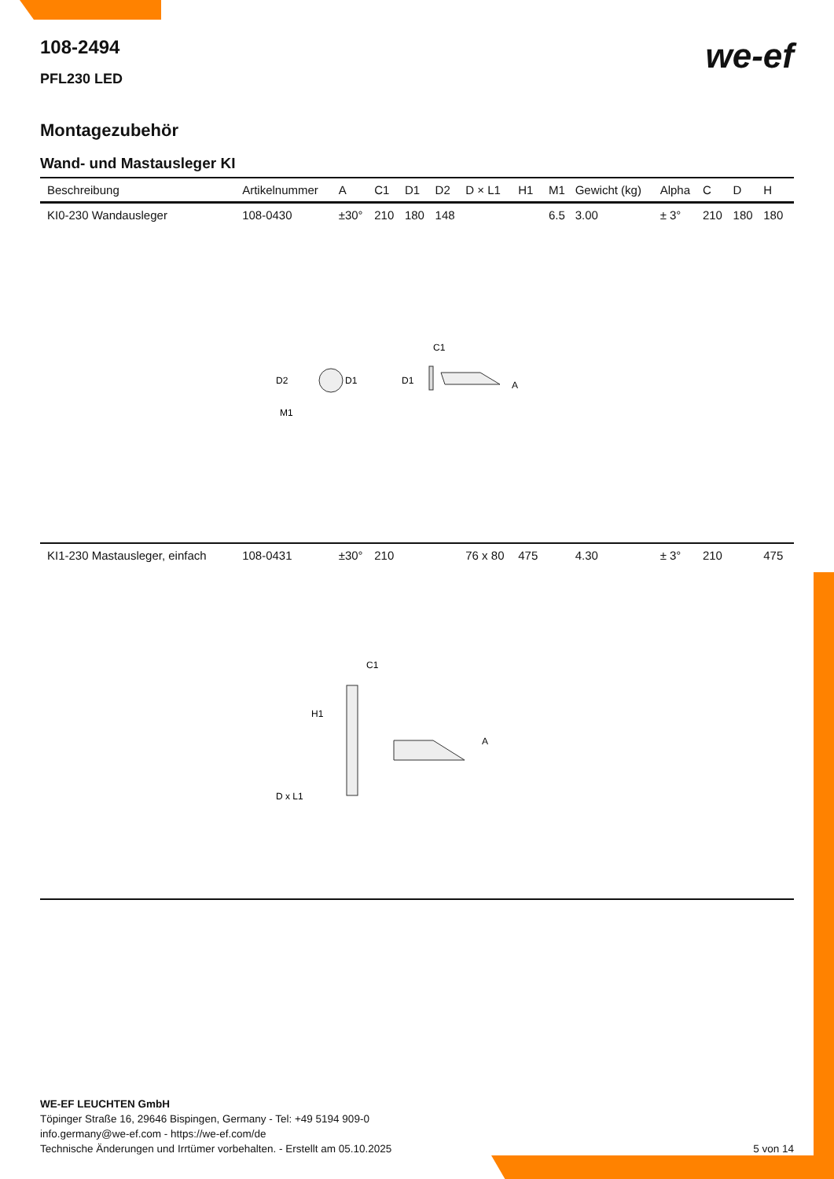we-ef
108-2494
PFL230 LED
Montagezubehör
Wand- und Mastausleger KI
| Beschreibung | Artikelnummer | A | C1 | D1 | D2 | D × L1 | H1 | M1 | Gewicht (kg) | Alpha | C | D | H |
| --- | --- | --- | --- | --- | --- | --- | --- | --- | --- | --- | --- | --- | --- |
| KI0-230 Wandausleger | 108-0430 | ±30° | 210 | 180 | 148 | | | 6.5 | 3.00 | ± 3° | 210 | 180 | 180 |
| D2 D1 M1 D1 C1 A | | | | | | | | | | | | | |
| KI1-230 Mastausleger, einfach | 108-0431 | ±30° | 210 | | | 76 x 80 | 475 | | 4.30 | ± 3° | 210 | | 475 |
| C1 H1 A D x L1 | | | | | | | | | | | | | |
WE-EF LEUCHTEN GmbH
Töpinger Straße 16, 29646 Bispingen, Germany - Tel: +49 5194 909-0
info.germany@we-ef.com - https://we-ef.com/de
Technische Änderungen und Irrtümer vorbehalten. - Erstellt am 05.10.2025 5 von 14